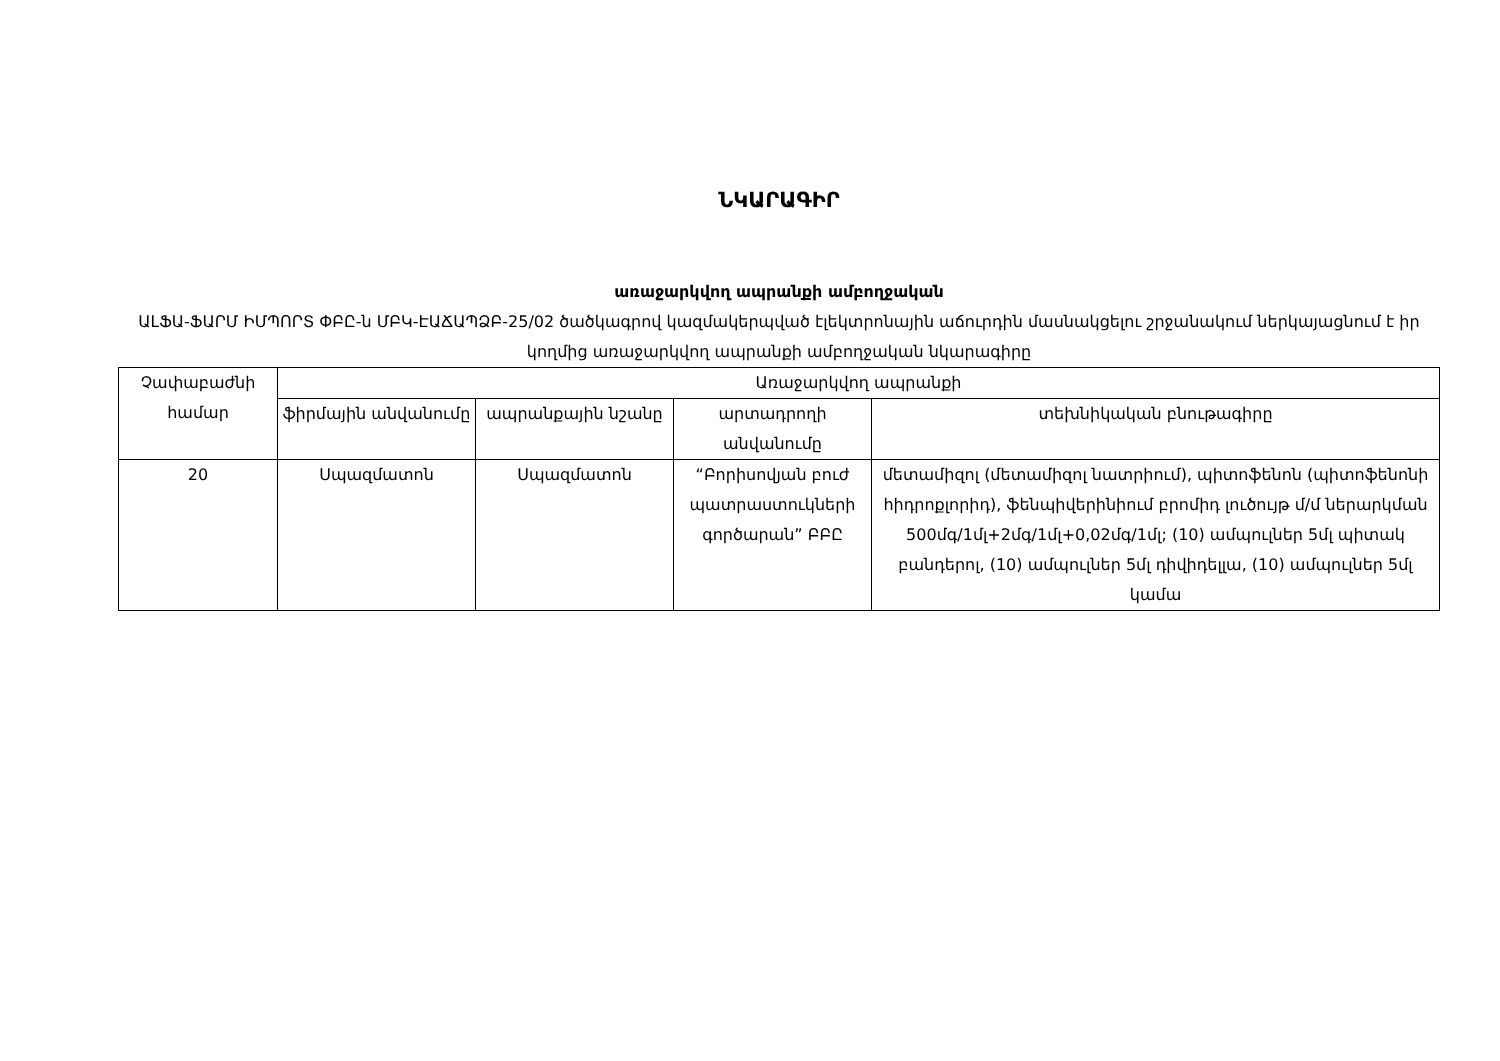ՆԿԱՐԱԳԻՐ
առաջարկվող ապրանքի ամբողջական
ԱԼՖԱ-ՖԱՐՄ ԻՄՊՈՐՏ ՓԲԸ-ն ՄԲԿ-ԷԱՃԱՊՁԲ-25/02 ծածկագրով կազմակերպված էլեկտրոնային աճուրդին մասնակցելու շրջանակում ներկայացնում է իր կողմից առաջարկվող ապրանքի ամբողջական նկարագիրը
| Չափաբաժնի համար | Առաջարկվող ապրանքի | | | |
| --- | --- | --- | --- | --- |
| | ֆիրմային անվանումը | ապրանքային նշանը | արտադրողի անվանումը | տեխնիկական բնութագիրը |
| 20 | Սպազմատոն | Սպազմատոն | “Բորիսովյան բուժ պատրաստուկների գործարան” ԲԲԸ | մետամիզոլ (մետամիզոլ նատրիում), պիտոֆենոն (պիտոֆենոնի հիդրոքլորիդ), ֆենպիվերինիում բրոմիդ լուծույթ մ/մ ներարկման 500մգ/1մլ+2մգ/1մլ+0,02մգ/1մլ; (10) ամպուլներ 5մլ պիտակ բանդերոլ, (10) ամպուլներ 5մլ դիվիդելլա, (10) ամպուլներ 5մլ կամա |